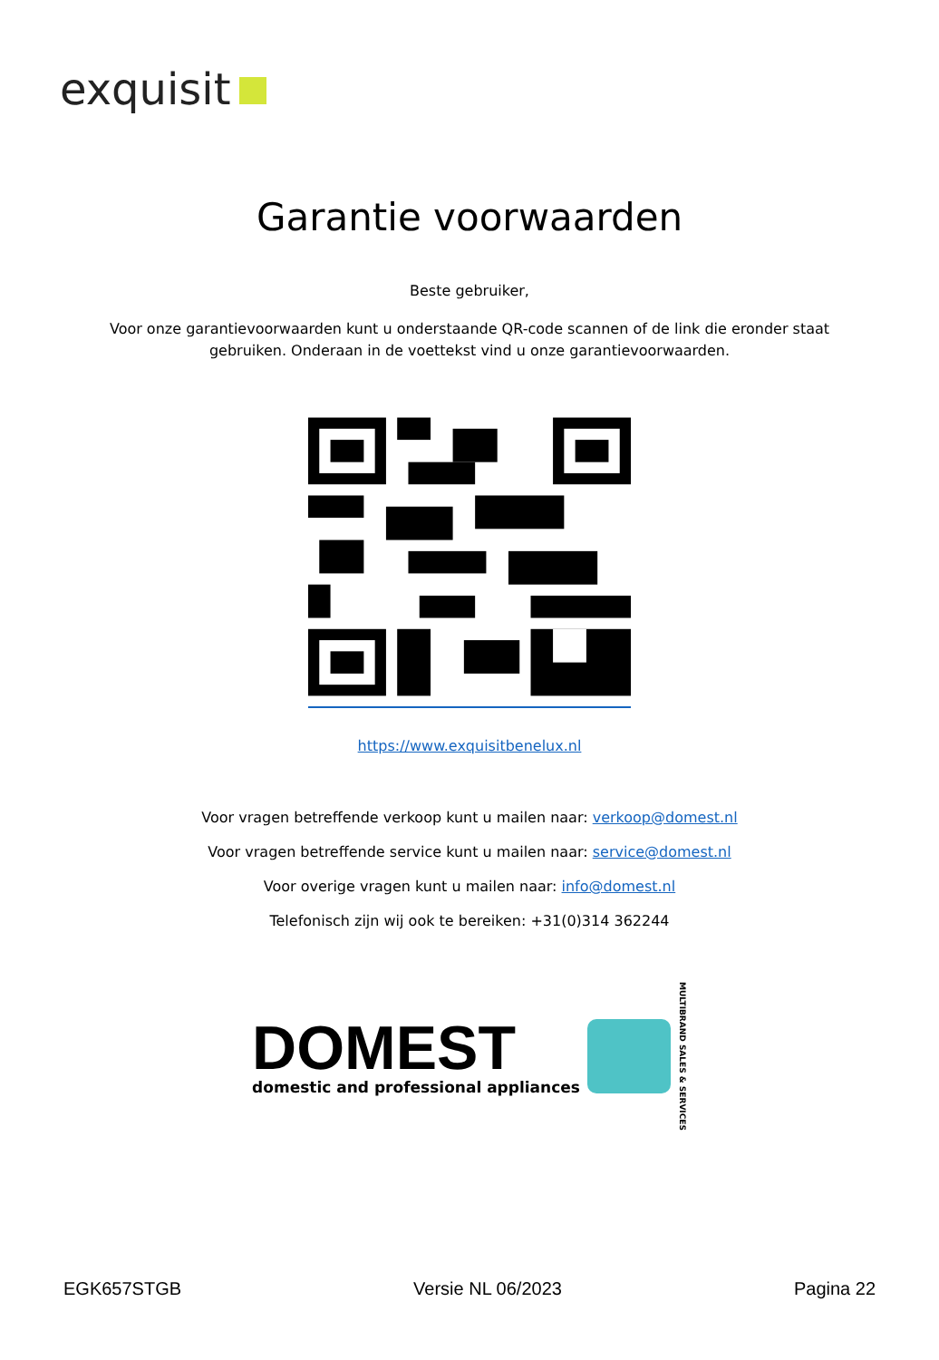exquisit
Garantie voorwaarden
Beste gebruiker,
Voor onze garantievoorwaarden kunt u onderstaande QR-code scannen of de link die eronder staat
gebruiken. Onderaan in de voettekst vind u onze garantievoorwaarden.
https://www.exquisitbenelux.nl
Voor vragen betreffende verkoop kunt u mailen naar: verkoop@domest.nl
Voor vragen betreffende service kunt u mailen naar: service@domest.nl
Voor overige vragen kunt u mailen naar: info@domest.nl
Telefonisch zijn wij ook te bereiken: +31(0)314 362244
DOMEST
domestic and professional appliances
MULTIBRAND SALES & SERVICES
EGK657STGB Versie NL 06/2023 Pagina 22